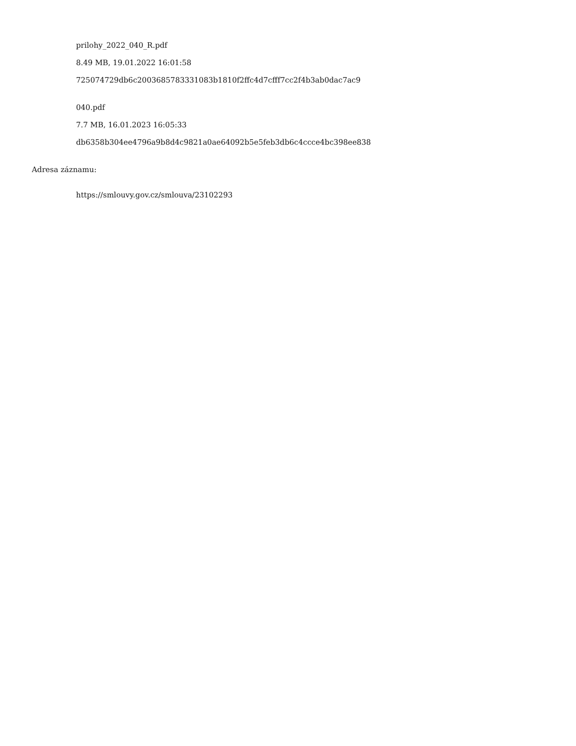prilohy_2022_040_R.pdf
8.49 MB, 19.01.2022 16:01:58
725074729db6c2003685783331083b1810f2ffc4d7cfff7cc2f4b3ab0dac7ac9
040.pdf
7.7 MB, 16.01.2023 16:05:33
db6358b304ee4796a9b8d4c9821a0ae64092b5e5feb3db6c4ccce4bc398ee838
Adresa záznamu:
https://smlouvy.gov.cz/smlouva/23102293